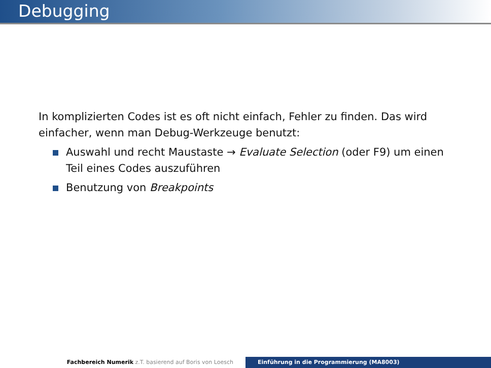Debugging
In komplizierten Codes ist es oft nicht einfach, Fehler zu finden. Das wird einfacher, wenn man Debug-Werkzeuge benutzt:
Auswahl und recht Maustaste → Evaluate Selection (oder F9) um einen Teil eines Codes auszuführen
Benutzung von Breakpoints
Fachbereich Numerik z.T. basierend auf Boris von Loesch Einführung in die Programmierung (MA8003)